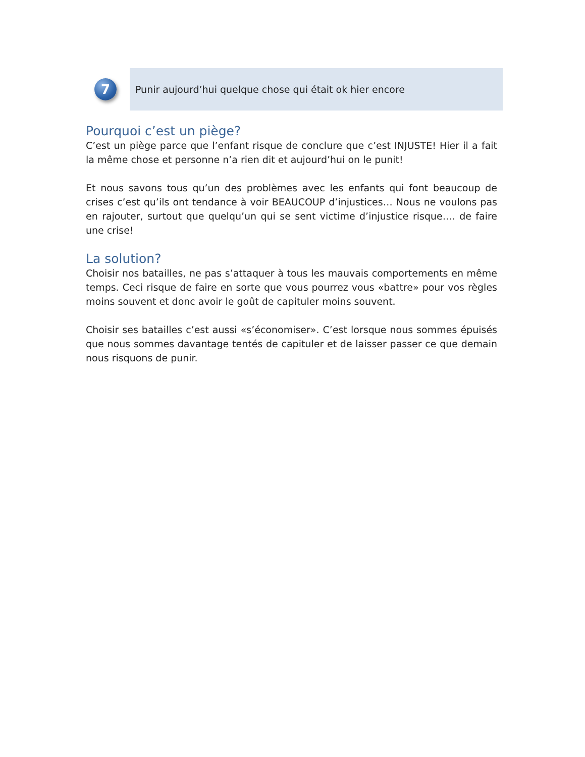7
Punir aujourd’hui quelque chose qui était ok hier encore
Pourquoi c’est un piège?
C’est un piège parce que l’enfant risque de conclure que c’est INJUSTE! Hier il a fait la même chose et personne n’a rien dit et aujourd’hui on le punit!
Et nous savons tous qu’un des problèmes avec les enfants qui font beaucoup de crises c’est qu’ils ont tendance à voir BEAUCOUP d’injustices… Nous ne voulons pas en rajouter, surtout que quelqu’un qui se sent victime d’injustice risque…. de faire une crise!
La solution?
Choisir nos batailles, ne pas s’attaquer à tous les mauvais comportements en même temps. Ceci risque de faire en sorte que vous pourrez vous «battre» pour vos règles moins souvent et donc avoir le goût de capituler moins souvent.
Choisir ses batailles c’est aussi «s’économiser». C’est lorsque nous sommes épuisés que nous sommes davantage tentés de capituler et de laisser passer ce que demain nous risquons de punir.